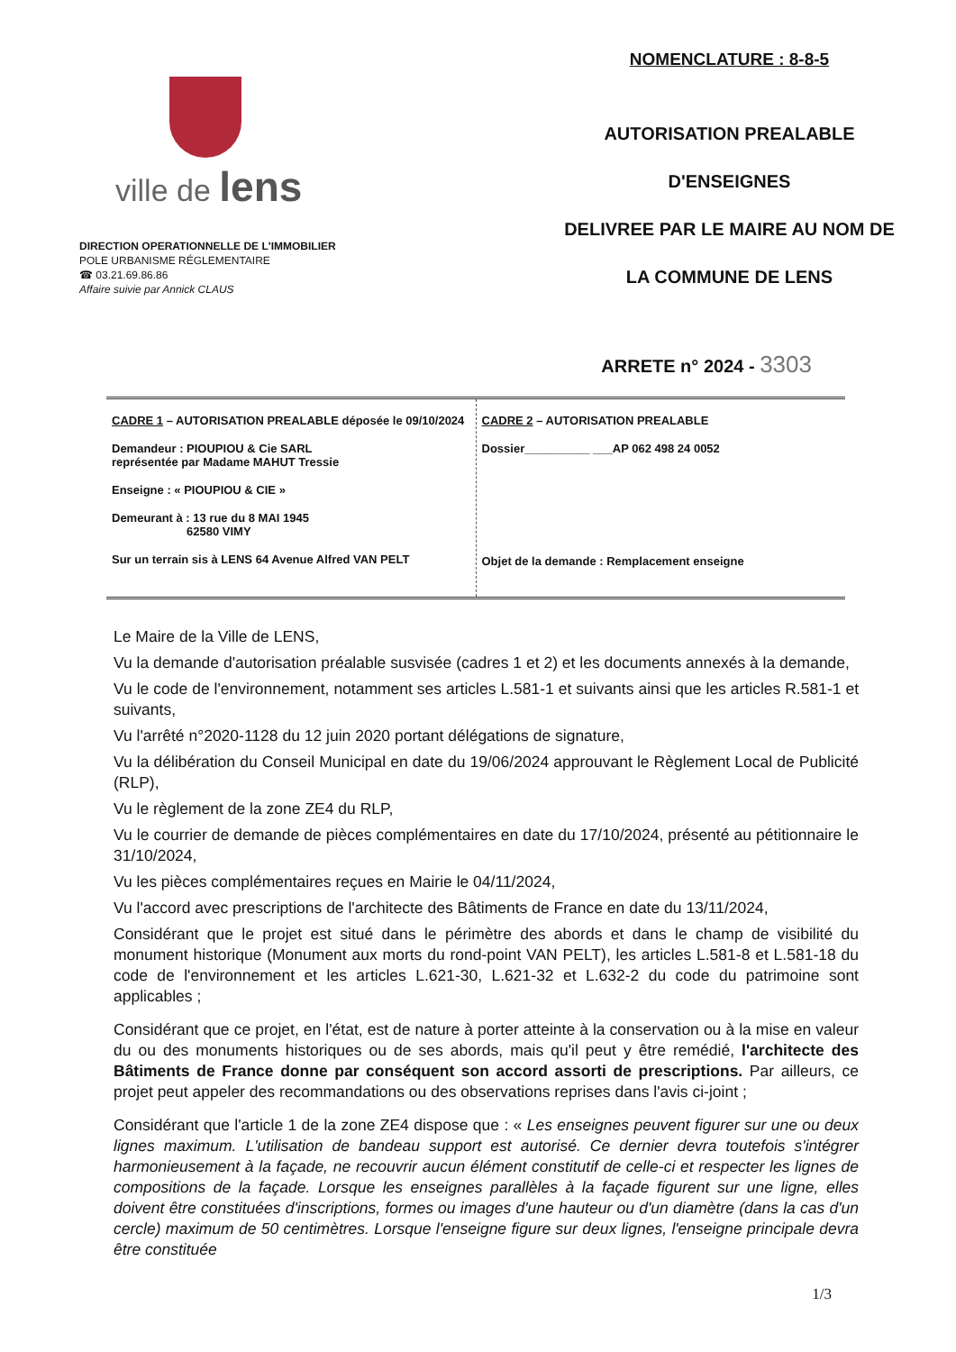ville de lens
DIRECTION OPERATIONNELLE DE L'IMMOBILIER
POLE URBANISME RÉGLEMENTAIRE
☎ 03.21.69.86.86
Affaire suivie par Annick CLAUS
NOMENCLATURE : 8-8-5
AUTORISATION PREALABLE
D'ENSEIGNES
DELIVREE PAR LE MAIRE AU NOM DE
LA COMMUNE DE LENS
ARRETE n° 2024 - 3303
| CADRE 1 – AUTORISATION PREALABLE déposée le 09/10/2024 Demandeur : PIOUPIOU & Cie SARL représentée par Madame MAHUT Tressie Enseigne : « PIOUPIOU & CIE » Demeurant à : 13 rue du 8 MAI 1945 62580 VIMY Sur un terrain sis à LENS 64 Avenue Alfred VAN PELT | CADRE 2 – AUTORISATION PREALABLE Dossier__________ ___AP 062 498 24 0052 Objet de la demande : Remplacement enseigne |
Le Maire de la Ville de LENS,
Vu la demande d'autorisation préalable susvisée (cadres 1 et 2) et les documents annexés à la demande,
Vu le code de l'environnement, notamment ses articles L.581-1 et suivants ainsi que les articles R.581-1 et suivants,
Vu l'arrêté n°2020-1128 du 12 juin 2020 portant délégations de signature,
Vu la délibération du Conseil Municipal en date du 19/06/2024 approuvant le Règlement Local de Publicité (RLP),
Vu le règlement de la zone ZE4 du RLP,
Vu le courrier de demande de pièces complémentaires en date du 17/10/2024, présenté au pétitionnaire le 31/10/2024,
Vu les pièces complémentaires reçues en Mairie le 04/11/2024,
Vu l'accord avec prescriptions de l'architecte des Bâtiments de France en date du 13/11/2024,
Considérant que le projet est situé dans le périmètre des abords et dans le champ de visibilité du monument historique (Monument aux morts du rond-point VAN PELT), les articles L.581-8 et L.581-18 du code de l'environnement et les articles L.621-30, L.621-32 et L.632-2 du code du patrimoine sont applicables ;
Considérant que ce projet, en l'état, est de nature à porter atteinte à la conservation ou à la mise en valeur du ou des monuments historiques ou de ses abords, mais qu'il peut y être remédié, l'architecte des Bâtiments de France donne par conséquent son accord assorti de prescriptions. Par ailleurs, ce projet peut appeler des recommandations ou des observations reprises dans l'avis ci-joint ;
Considérant que l'article 1 de la zone ZE4 dispose que : « Les enseignes peuvent figurer sur une ou deux lignes maximum. L'utilisation de bandeau support est autorisé. Ce dernier devra toutefois s'intégrer harmonieusement à la façade, ne recouvrir aucun élément constitutif de celle-ci et respecter les lignes de compositions de la façade. Lorsque les enseignes parallèles à la façade figurent sur une ligne, elles doivent être constituées d'inscriptions, formes ou images d'une hauteur ou d'un diamètre (dans la cas d'un cercle) maximum de 50 centimètres. Lorsque l'enseigne figure sur deux lignes, l'enseigne principale devra être constituée
1/3